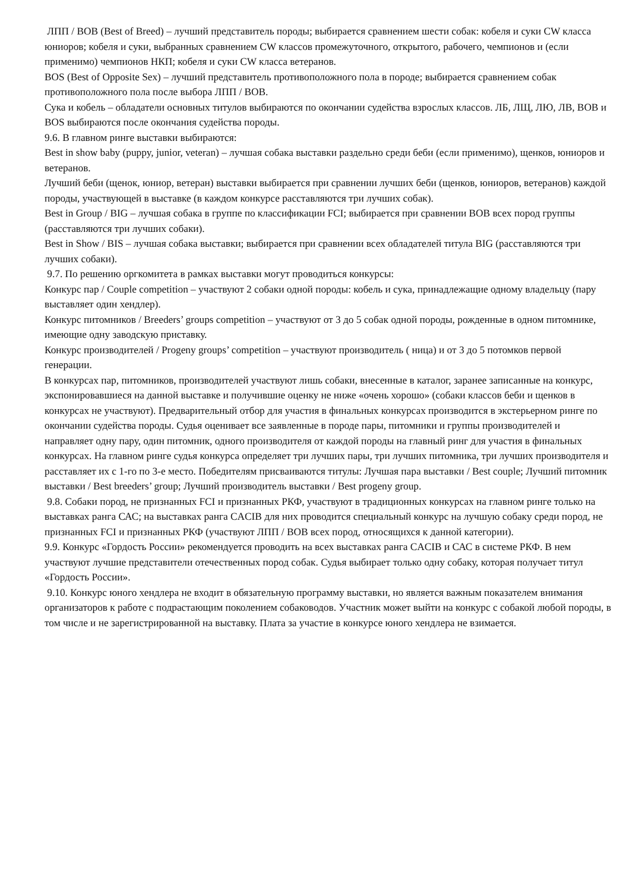ЛПП / BOB (Best of Breed) – лучший представитель породы; выбирается сравнением шести собак: кобеля и суки CW класса юниоров; кобеля и суки, выбранных сравнением CW классов промежуточного, открытого, рабочего, чемпионов и (если применимо) чемпионов НКП; кобеля и суки CW класса ветеранов.
BOS (Best of Opposite Sex) – лучший представитель противоположного пола в породе; выбирается сравнением собак противоположного пола после выбора ЛПП / BOB.
Сука и кобель – обладатели основных титулов выбираются по окончании судейства взрослых классов. ЛБ, ЛЩ, ЛЮ, ЛВ, BOB и BOS выбираются после окончания судейства породы.
9.6. В главном ринге выставки выбираются:
Best in show baby (puppy, junior, veteran) – лучшая собака выставки раздельно среди беби (если применимо), щенков, юниоров и ветеранов.
Лучший беби (щенок, юниор, ветеран) выставки выбирается при сравнении лучших беби (щенков, юниоров, ветеранов) каждой породы, участвующей в выставке (в каждом конкурсе расставляются три лучших собак).
Best in Group / BIG – лучшая собака в группе по классификации FCI; выбирается при сравнении BOB всех пород группы (расставляются три лучших собаки).
Best in Show / BIS – лучшая собака выставки; выбирается при сравнении всех обладателей титула BIG (расставляются три лучших собаки).
9.7. По решению оргкомитета в рамках выставки могут проводиться конкурсы:
Конкурс пар / Couple competition – участвуют 2 собаки одной породы: кобель и сука, принадлежащие одному владельцу (пару выставляет один хендлер).
Конкурс питомников / Breeders’ groups competition – участвуют от 3 до 5 собак одной породы, рожденные в одном питомнике, имеющие одну заводскую приставку.
Конкурс производителей / Progeny groups’ competition – участвуют производитель ( ница) и от 3 до 5 потомков первой генерации.
В конкурсах пар, питомников, производителей участвуют лишь собаки, внесенные в каталог, заранее записанные на конкурс, экспонировавшиеся на данной выставке и получившие оценку не ниже «очень хорошо» (собаки классов беби и щенков в конкурсах не участвуют). Предварительный отбор для участия в финальных конкурсах производится в экстерьерном ринге по окончании судейства породы. Судья оценивает все заявленные в породе пары, питомники и группы производителей и направляет одну пару, один питомник, одного производителя от каждой породы на главный ринг для участия в финальных конкурсах. На главном ринге судья конкурса определяет три лучших пары, три лучших питомника, три лучших производителя и расставляет их с 1-го по 3-е место. Победителям присваиваются титулы: Лучшая пара выставки / Best couple; Лучший питомник выставки / Best breeders’ group; Лучший производитель выставки / Best progeny group.
9.8. Собаки пород, не признанных FCI и признанных РКФ, участвуют в традиционных конкурсах на главном ринге только на выставках ранга САС; на выставках ранга CACIB для них проводится специальный конкурс на лучшую собаку среди пород, не признанных FCI и признанных РКФ (участвуют ЛПП / BOB всех пород, относящихся к данной категории).
9.9. Конкурс «Гордость России» рекомендуется проводить на всех выставках ранга CACIB и САС в системе РКФ. В нем участвуют лучшие представители отечественных пород собак. Судья выбирает только одну собаку, которая получает титул «Гордость России».
9.10. Конкурс юного хендлера не входит в обязательную программу выставки, но является важным показателем внимания организаторов к работе с подрастающим поколением собаководов. Участник может выйти на конкурс с собакой любой породы, в том числе и не зарегистрированной на выставку. Плата за участие в конкурсе юного хендлера не взимается.